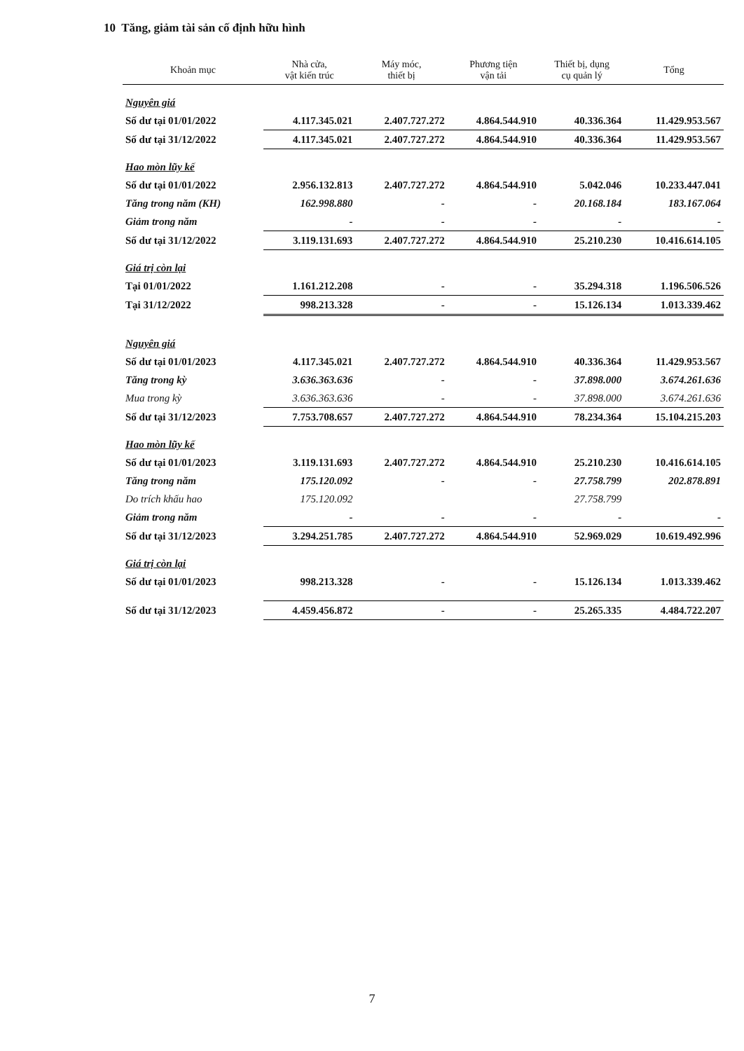10 Tăng, giảm tài sản cố định hữu hình
| Khoản mục | Nhà cửa, vật kiến trúc | Máy móc, thiết bị | Phương tiện vận tải | Thiết bị, dụng cụ quản lý | Tổng |
| --- | --- | --- | --- | --- | --- |
| Nguyên giá | | | | | |
| Số dư tại 01/01/2022 | 4.117.345.021 | 2.407.727.272 | 4.864.544.910 | 40.336.364 | 11.429.953.567 |
| Số dư tại 31/12/2022 | 4.117.345.021 | 2.407.727.272 | 4.864.544.910 | 40.336.364 | 11.429.953.567 |
| Hao mòn lũy kế | | | | | |
| Số dư tại 01/01/2022 | 2.956.132.813 | 2.407.727.272 | 4.864.544.910 | 5.042.046 | 10.233.447.041 |
| Tăng trong năm (KH) | 162.998.880 | - | - | 20.168.184 | 183.167.064 |
| Giảm trong năm | - | - | - | - | - |
| Số dư tại 31/12/2022 | 3.119.131.693 | 2.407.727.272 | 4.864.544.910 | 25.210.230 | 10.416.614.105 |
| Giá trị còn lại | | | | | |
| Tại 01/01/2022 | 1.161.212.208 | - | - | 35.294.318 | 1.196.506.526 |
| Tại 31/12/2022 | 998.213.328 | - | - | 15.126.134 | 1.013.339.462 |
| Nguyên giá | | | | | |
| Số dư tại 01/01/2023 | 4.117.345.021 | 2.407.727.272 | 4.864.544.910 | 40.336.364 | 11.429.953.567 |
| Tăng trong kỳ | 3.636.363.636 | - | - | 37.898.000 | 3.674.261.636 |
| Mua trong kỳ | 3.636.363.636 | - | - | 37.898.000 | 3.674.261.636 |
| Số dư tại 31/12/2023 | 7.753.708.657 | 2.407.727.272 | 4.864.544.910 | 78.234.364 | 15.104.215.203 |
| Hao mòn lũy kế | | | | | |
| Số dư tại 01/01/2023 | 3.119.131.693 | 2.407.727.272 | 4.864.544.910 | 25.210.230 | 10.416.614.105 |
| Tăng trong năm | 175.120.092 | - | - | 27.758.799 | 202.878.891 |
| Do trích khấu hao | 175.120.092 | | | 27.758.799 | |
| Giảm trong năm | - | - | - | - | - |
| Số dư tại 31/12/2023 | 3.294.251.785 | 2.407.727.272 | 4.864.544.910 | 52.969.029 | 10.619.492.996 |
| Giá trị còn lại | | | | | |
| Số dư tại 01/01/2023 | 998.213.328 | - | - | 15.126.134 | 1.013.339.462 |
| Số dư tại 31/12/2023 | 4.459.456.872 | - | - | 25.265.335 | 4.484.722.207 |
7